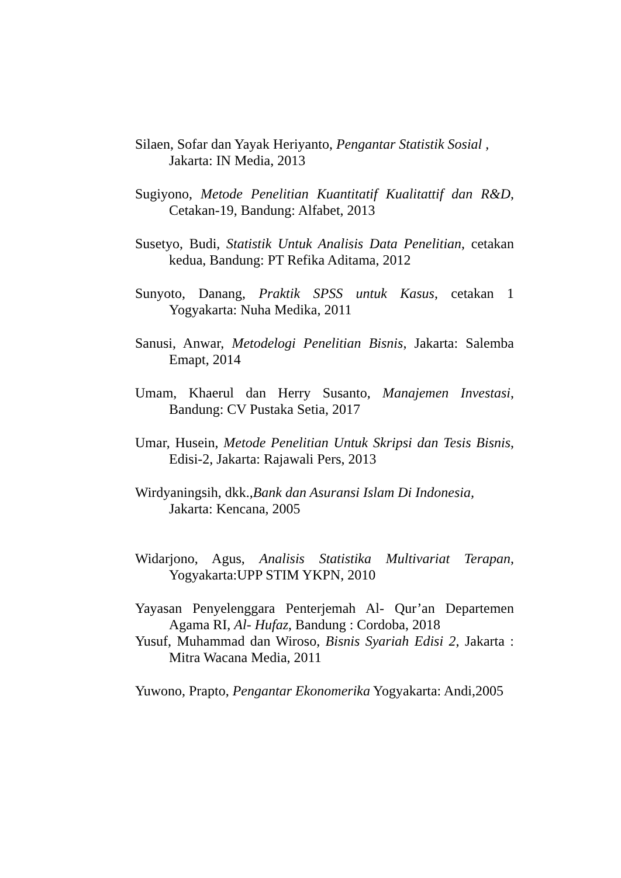Silaen, Sofar dan Yayak Heriyanto, Pengantar Statistik Sosial ,
Jakarta: IN Media, 2013
Sugiyono, Metode Penelitian Kuantitatif Kualitattif dan R&D, Cetakan-19, Bandung: Alfabet, 2013
Susetyo, Budi, Statistik Untuk Analisis Data Penelitian, cetakan kedua, Bandung: PT Refika Aditama, 2012
Sunyoto, Danang, Praktik SPSS untuk Kasus, cetakan 1 Yogyakarta: Nuha Medika, 2011
Sanusi, Anwar, Metodelogi Penelitian Bisnis, Jakarta: Salemba Emapt, 2014
Umam, Khaerul dan Herry Susanto, Manajemen Investasi, Bandung: CV Pustaka Setia, 2017
Umar, Husein, Metode Penelitian Untuk Skripsi dan Tesis Bisnis, Edisi-2, Jakarta: Rajawali Pers, 2013
Wirdyaningsih, dkk.,Bank dan Asuransi Islam Di Indonesia,
Jakarta: Kencana, 2005
Widarjono, Agus, Analisis Statistika Multivariat Terapan, Yogyakarta:UPP STIM YKPN, 2010
Yayasan Penyelenggara Penterjemah Al- Qur’an Departemen Agama RI, Al- Hufaz, Bandung : Cordoba, 2018
Yusuf, Muhammad dan Wiroso, Bisnis Syariah Edisi 2, Jakarta : Mitra Wacana Media, 2011
Yuwono, Prapto, Pengantar Ekonomerika Yogyakarta: Andi,2005